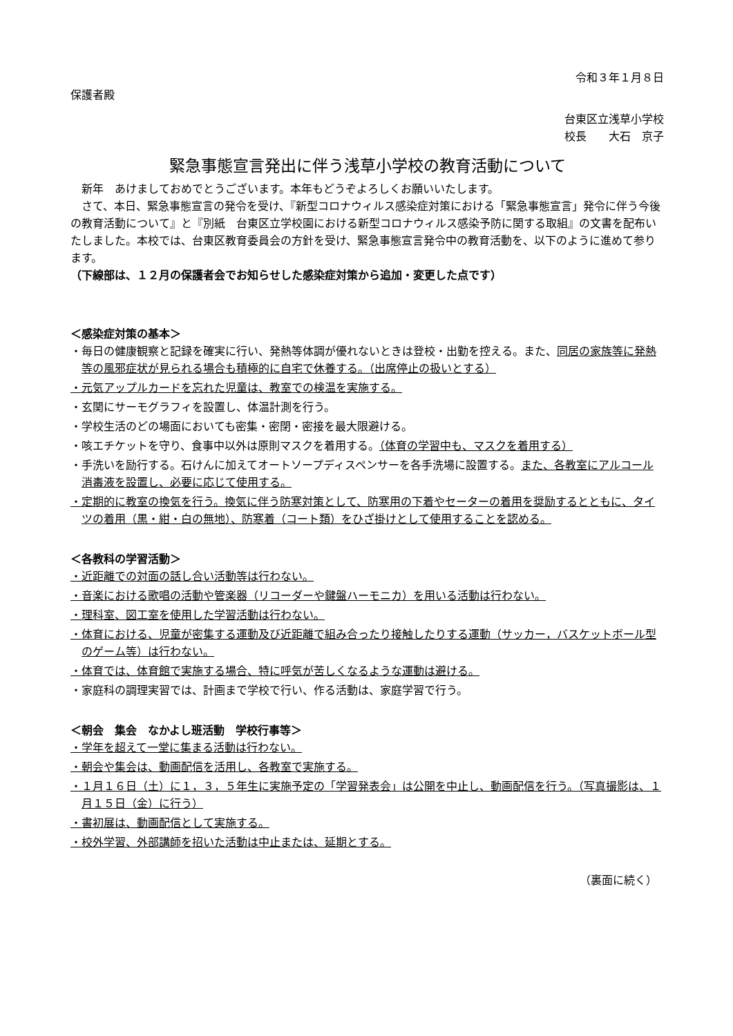令和３年１月８日
保護者殿
台東区立浅草小学校
校長　　大石　京子
緊急事態宣言発出に伴う浅草小学校の教育活動について
新年　あけましておめでとうございます。本年もどうぞよろしくお願いいたします。
さて、本日、緊急事態宣言の発令を受け、『新型コロナウィルス感染症対策における「緊急事態宣言」発令に伴う今後の教育活動について』と『別紙　台東区立学校園における新型コロナウィルス感染予防に関する取組』の文書を配布いたしました。本校では、台東区教育委員会の方針を受け、緊急事態宣言発令中の教育活動を、以下のように進めて参ります。
（下線部は、１２月の保護者会でお知らせした感染症対策から追加・変更した点です）
＜感染症対策の基本＞
・毎日の健康観察と記録を確実に行い、発熱等体調が優れないときは登校・出勤を控える。また、同居の家族等に発熱等の風邪症状が見られる場合も積極的に自宅で休養する。（出席停止の扱いとする）
・元気アップルカードを忘れた児童は、教室での検温を実施する。
・玄関にサーモグラフィを設置し、体温計測を行う。
・学校生活のどの場面においても密集・密閉・密接を最大限避ける。
・咳エチケットを守り、食事中以外は原則マスクを着用する。（体育の学習中も、マスクを着用する）
・手洗いを励行する。石けんに加えてオートソープディスペンサーを各手洗場に設置する。また、各教室にアルコール消毒液を設置し、必要に応じて使用する。
・定期的に教室の換気を行う。換気に伴う防寒対策として、防寒用の下着やセーターの着用を奨励するとともに、タイツの着用（黒・紺・白の無地）、防寒着（コート類）をひざ掛けとして使用することを認める。
＜各教科の学習活動＞
・近距離での対面の話し合い活動等は行わない。
・音楽における歌唱の活動や管楽器（リコーダーや鍵盤ハーモニカ）を用いる活動は行わない。
・理科室、図工室を使用した学習活動は行わない。
・体育における、児童が密集する運動及び近距離で組み合ったり接触したりする運動（サッカー，バスケットボール型のゲーム等）は行わない。
・体育では、体育館で実施する場合、特に呼気が苦しくなるような運動は避ける。
・家庭科の調理実習では、計画まで学校で行い、作る活動は、家庭学習で行う。
＜朝会　集会　なかよし班活動　学校行事等＞
・学年を超えて一堂に集まる活動は行わない。
・朝会や集会は、動画配信を活用し、各教室で実施する。
・１月１６日（土）に１，３，５年生に実施予定の「学習発表会」は公開を中止し、動画配信を行う。（写真撮影は、１月１５日（金）に行う）
・書初展は、動画配信として実施する。
・校外学習、外部講師を招いた活動は中止または、延期とする。
（裏面に続く）